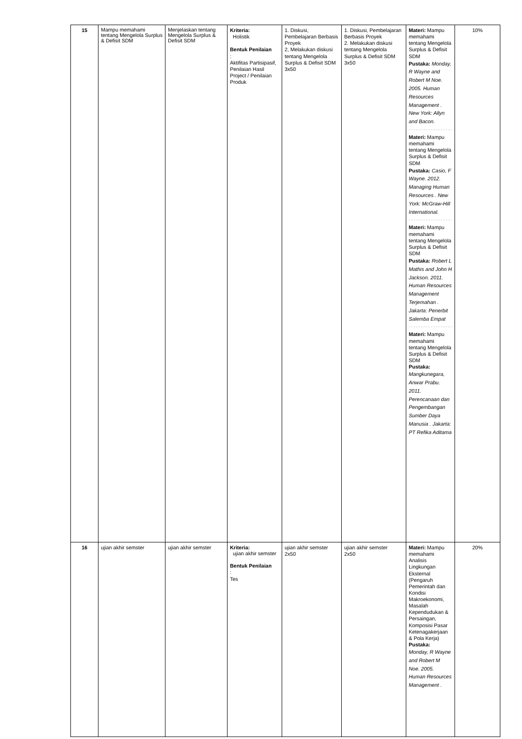| 15 | Mampu memahami tentang Mengelola Surplus & Defisit SDM | Menjelaskan tentang Mengelola Surplus & Defisit SDM | Kriteria: Holistik Bentuk Penilaian : Aktifitas Partisipasif, Penilaian Hasil Project / Penilaian Produk | 1. Diskusi, Pembelajaran Berbasis Proyek 2, Melakukan diskusi tentang Mengelola Surplus & Defisit SDM 3x50 | 1. Diskusi, Pembelajaran Berbasis Proyek 2. Melakukan diskusi tentang Mengelola Surplus & Defisit SDM 3x50 | Materi: Mampu memahami tentang Mengelola Surplus & Defisit SDM Pustaka: Monday, R Wayne and Robert M Noe. 2005. Human Resources Management . New York: Allyn and Bacon. Materi: Mampu memahami tentang Mengelola Surplus & Defisit SDM Pustaka: Casio, F Wayne. 2012. Managing Human Resources . New York: McGraw-Hill International. Materi: Mampu memahami tentang Mengelola Surplus & Defisit SDM Pustaka: Robert L Mathis and John H Jackson. 2011. Human Resources Management Terjemahan . Jakarta: Penerbit Salemba Empat Materi: Mampu memahami tentang Mengelola Surplus & Defisit SDM Pustaka: Mangkunegara, Anwar Prabu. 2011. Perencanaan dan Pengembangan Sumber Daya Manusia . Jakarta: PT Refika Aditama | 10% |
| 16 | ujian akhir semster | ujian akhir semster | Kriteria: ujian akhir semster Bentuk Penilaian : Tes | ujian akhir semster 2x50 | ujian akhir semster 2x50 | Materi: Mampu memahami Analisis Lingkungan Eksternal (Pengaruh Pemerintah dan Kondisi Makroekonomi, Masalah Kependudukan & Persaingan, Komposisi Pasar Ketenagakerjaan & Pola Kerja) Pustaka: Monday, R Wayne and Robert M Noe. 2005. Human Resources Management . | 20% |